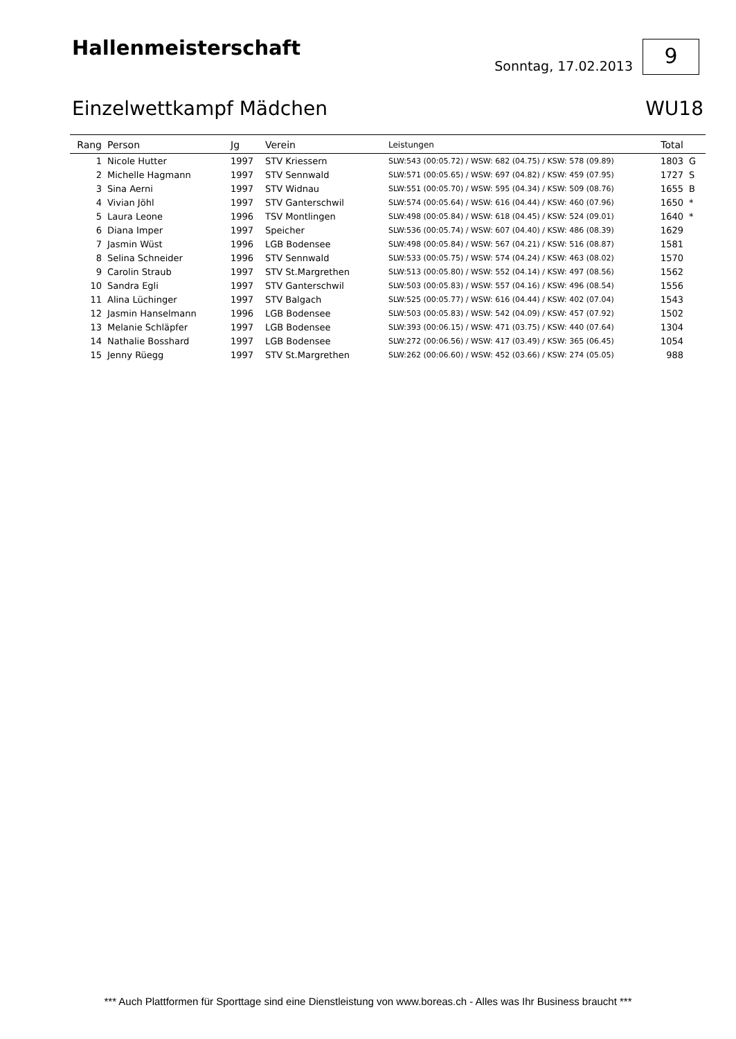Hallenmeisterschaft
Sonntag, 17.02.2013
9
Einzelwettkampf Mädchen WU18
| Rang | Person | Jg | Verein | Leistungen | Total | |
| --- | --- | --- | --- | --- | --- | --- |
| 1 | Nicole Hutter | 1997 | STV Kriessern | SLW:543 (00:05.72) / WSW: 682 (04.75) / KSW: 578 (09.89) | 1803 | G |
| 2 | Michelle Hagmann | 1997 | STV Sennwald | SLW:571 (00:05.65) / WSW: 697 (04.82) / KSW: 459 (07.95) | 1727 | S |
| 3 | Sina Aerni | 1997 | STV Widnau | SLW:551 (00:05.70) / WSW: 595 (04.34) / KSW: 509 (08.76) | 1655 | B |
| 4 | Vivian Jöhl | 1997 | STV Ganterschwil | SLW:574 (00:05.64) / WSW: 616 (04.44) / KSW: 460 (07.96) | 1650 | * |
| 5 | Laura Leone | 1996 | TSV Montlingen | SLW:498 (00:05.84) / WSW: 618 (04.45) / KSW: 524 (09.01) | 1640 | * |
| 6 | Diana Imper | 1997 | Speicher | SLW:536 (00:05.74) / WSW: 607 (04.40) / KSW: 486 (08.39) | 1629 | |
| 7 | Jasmin Wüst | 1996 | LGB Bodensee | SLW:498 (00:05.84) / WSW: 567 (04.21) / KSW: 516 (08.87) | 1581 | |
| 8 | Selina Schneider | 1996 | STV Sennwald | SLW:533 (00:05.75) / WSW: 574 (04.24) / KSW: 463 (08.02) | 1570 | |
| 9 | Carolin Straub | 1997 | STV St.Margrethen | SLW:513 (00:05.80) / WSW: 552 (04.14) / KSW: 497 (08.56) | 1562 | |
| 10 | Sandra Egli | 1997 | STV Ganterschwil | SLW:503 (00:05.83) / WSW: 557 (04.16) / KSW: 496 (08.54) | 1556 | |
| 11 | Alina Lüchinger | 1997 | STV Balgach | SLW:525 (00:05.77) / WSW: 616 (04.44) / KSW: 402 (07.04) | 1543 | |
| 12 | Jasmin Hanselmann | 1996 | LGB Bodensee | SLW:503 (00:05.83) / WSW: 542 (04.09) / KSW: 457 (07.92) | 1502 | |
| 13 | Melanie Schläpfer | 1997 | LGB Bodensee | SLW:393 (00:06.15) / WSW: 471 (03.75) / KSW: 440 (07.64) | 1304 | |
| 14 | Nathalie Bosshard | 1997 | LGB Bodensee | SLW:272 (00:06.56) / WSW: 417 (03.49) / KSW: 365 (06.45) | 1054 | |
| 15 | Jenny Rüegg | 1997 | STV St.Margrethen | SLW:262 (00:06.60) / WSW: 452 (03.66) / KSW: 274 (05.05) | 988 | |
*** Auch Plattformen für Sporttage sind eine Dienstleistung von www.boreas.ch - Alles was Ihr Business braucht ***